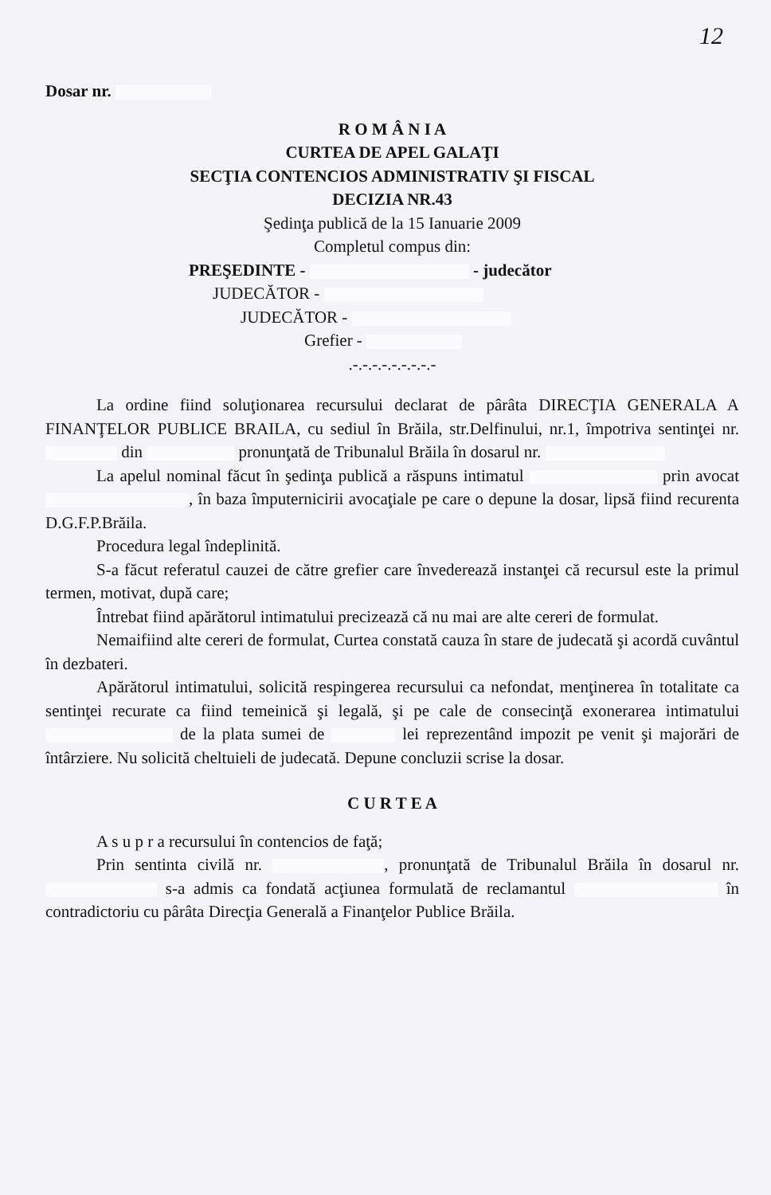12
Dosar nr.
R O M Â N I A
CURTEA DE APEL GALAŢI
SECŢIA CONTENCIOS ADMINISTRATIV ŞI FISCAL
DECIZIA NR.43
Şedinţa publică de la 15 Ianuarie 2009
Completul compus din:
PREŞEDINTE - - judecător
JUDECĂTOR -
JUDECĂTOR -
Grefier -
.-.-.-.-.-.-.-.-.-
La ordine fiind soluţionarea recursului declarat de pârâta DIRECŢIA GENERALA A FINANŢELOR PUBLICE BRAILA, cu sediul în Brăila, str.Delfinului, nr.1, împotriva sentinţei nr. din pronunţată de Tribunalul Brăila în dosarul nr.
La apelul nominal făcut în şedinţa publică a răspuns intimatul prin avocat , în baza împuternicirii avocaţiale pe care o depune la dosar, lipsă fiind recurenta D.G.F.P.Brăila.
Procedura legal îndeplinită.
S-a făcut referatul cauzei de către grefier care învederează instanţei că recursul este la primul termen, motivat, după care;
Întrebat fiind apărătorul intimatului precizează că nu mai are alte cereri de formulat.
Nemaifiind alte cereri de formulat, Curtea constată cauza în stare de judecată şi acordă cuvântul în dezbateri.
Apărătorul intimatului, solicită respingerea recursului ca nefondat, menţinerea în totalitate ca sentinţei recurate ca fiind temeinică şi legală, şi pe cale de consecinţă exonerarea intimatului de la plata sumei de lei reprezentând impozit pe venit şi majorări de întârziere. Nu solicită cheltuieli de judecată. Depune concluzii scrise la dosar.
C U R T E A
A s u p r a recursului în contencios de faţă;
Prin sentinta civilă nr. , pronunţată de Tribunalul Brăila în dosarul nr. s-a admis ca fondată acţiunea formulată de reclamantul în contradictoriu cu pârâta Direcţia Generală a Finanţelor Publice Brăila.